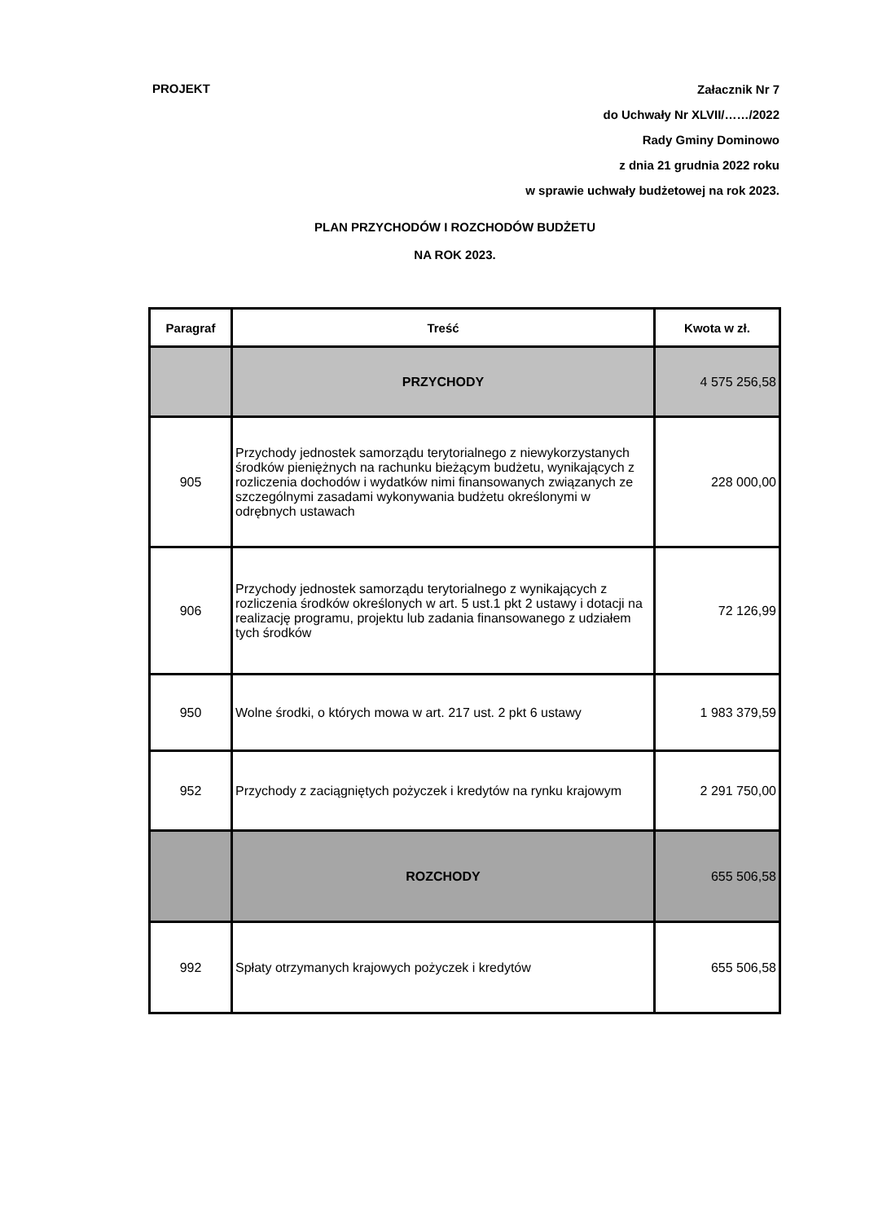PROJEKT
Załacznik Nr 7
do Uchwały Nr XLVII/……/2022
Rady Gminy Dominowo
z dnia 21 grudnia 2022 roku
w sprawie uchwały budżetowej na rok 2023.
PLAN PRZYCHODÓW I ROZCHODÓW BUDŻETU
NA ROK 2023.
| Paragraf | Treść | Kwota w zł. |
| --- | --- | --- |
| | PRZYCHODY | 4 575 256,58 |
| 905 | Przychody jednostek samorządu terytorialnego z niewykorzystanych środków pieniężnych na rachunku bieżącym budżetu, wynikających z rozliczenia dochodów i wydatków nimi finansowanych związanych ze szczególnymi zasadami wykonywania budżetu określonymi w odrębnych ustawach | 228 000,00 |
| 906 | Przychody jednostek samorządu terytorialnego z wynikających z rozliczenia środków określonych w art. 5 ust.1 pkt 2 ustawy i dotacji na realizację programu, projektu lub zadania finansowanego z udziałem tych środków | 72 126,99 |
| 950 | Wolne środki, o których mowa w art. 217 ust. 2 pkt 6 ustawy | 1 983 379,59 |
| 952 | Przychody z zaciągniętych pożyczek i kredytów na rynku krajowym | 2 291 750,00 |
| | ROZCHODY | 655 506,58 |
| 992 | Spłaty otrzymanych krajowych pożyczek i kredytów | 655 506,58 |